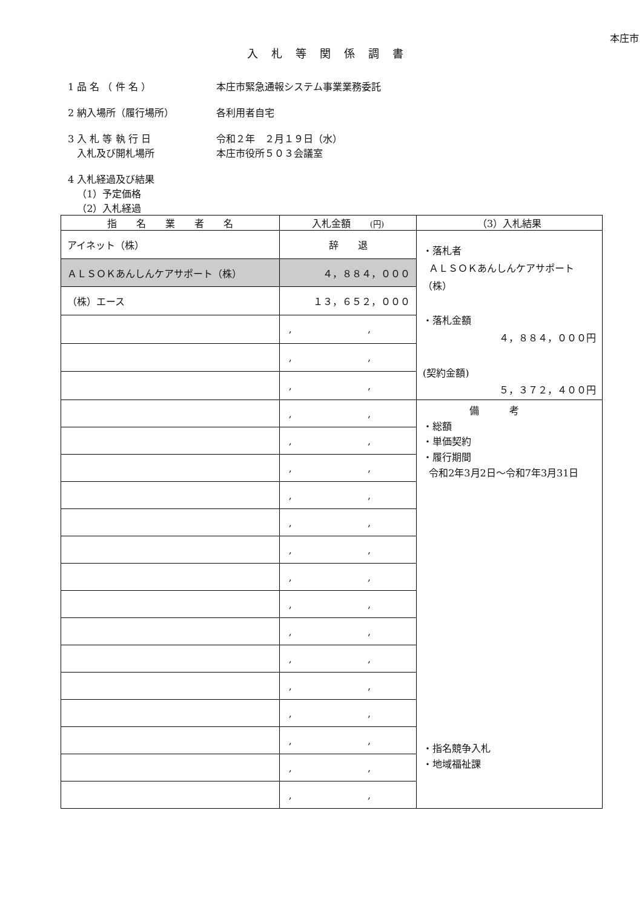本庄市
入札等関係調書
1 品 名 （ 件 名 ） 本庄市緊急通報システム事業業務委託
2 納入場所（履行場所） 各利用者自宅
3 入 札 等 執 行 日
入札及び開札場所
令和２年　２月１９日（水）
本庄市役所５０３会議室
4 入札経過及び結果
（1）予定価格
（2）入札経過
| 指 名 業 者 名 | 入札金額 (円) | （3）入札結果 |
| --- | --- | --- |
| アイネット（株） | 辞 退 | ・落札者 ＡＬＳＯＫあんしんケアサポート（株） ・落札金額 ４，８８４，０００円 (契約金額) ５，３７２，４００円 |
| ＡＬＳＯＫあんしんケアサポート（株） | ４，８８４，０００ | |
| （株）エース | １３，６５２，０００ | |
| | , , | |
| | , , | |
| | , , | |
| | , , | 備考 ・総額 ・単価契約 ・履行期間 令和2年3月2日～令和7年3月31日 ・指名競争入札 ・地域福祉課 |
| | , , | |
| | , , | |
| | , , | |
| | , , | |
| | , , | |
| | , , | |
| | , , | |
| | , , | |
| | , , | |
| | , , | |
| | , , | |
| | , , | |
| | , , | |
| | , , | |